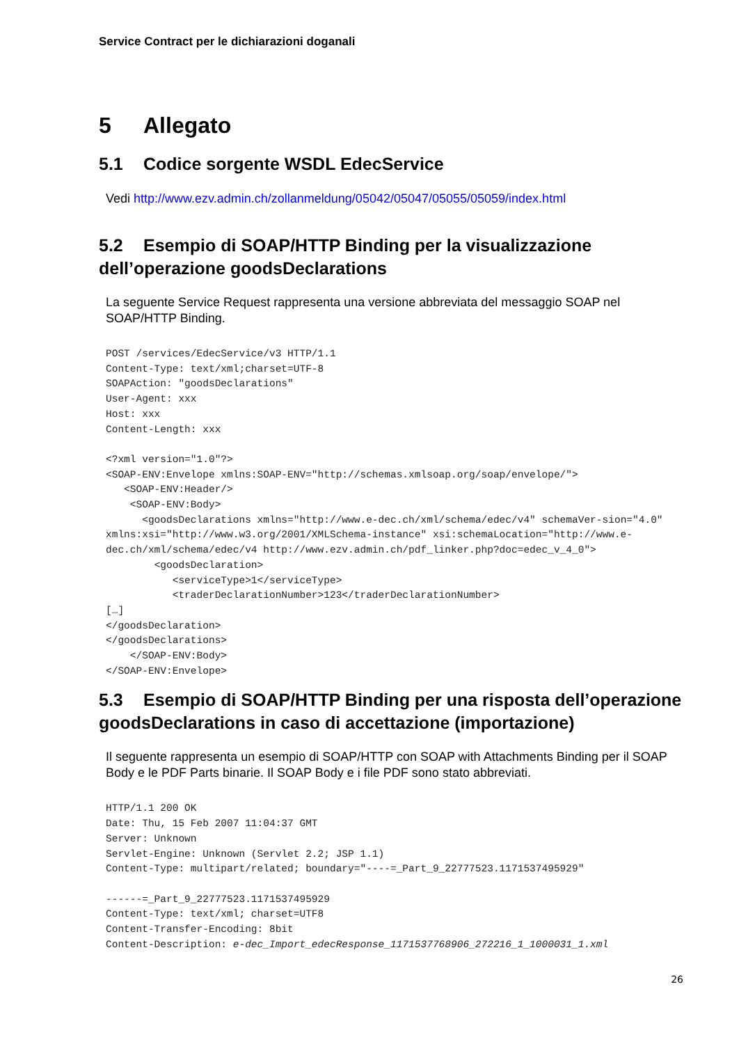Service Contract per le dichiarazioni doganali
5 Allegato
5.1 Codice sorgente WSDL EdecService
Vedi http://www.ezv.admin.ch/zollanmeldung/05042/05047/05055/05059/index.html
5.2 Esempio di SOAP/HTTP Binding per la visualizzazione dell’operazione goodsDeclarations
La seguente Service Request rappresenta una versione abbreviata del messaggio SOAP nel SOAP/HTTP Binding.
POST /services/EdecService/v3 HTTP/1.1
Content-Type: text/xml;charset=UTF-8
SOAPAction: "goodsDeclarations"
User-Agent: xxx
Host: xxx
Content-Length: xxx

<?xml version="1.0"?>
<SOAP-ENV:Envelope xmlns:SOAP-ENV="http://schemas.xmlsoap.org/soap/envelope/">
   <SOAP-ENV:Header/>
    <SOAP-ENV:Body>
      <goodsDeclarations xmlns="http://www.e-dec.ch/xml/schema/edec/v4" schemaVer-sion="4.0" xmlns:xsi="http://www.w3.org/2001/XMLSchema-instance" xsi:schemaLocation="http://www.e-dec.ch/xml/schema/edec/v4 http://www.ezv.admin.ch/pdf_linker.php?doc=edec_v_4_0">
        <goodsDeclaration>
           <serviceType>1</serviceType>
           <traderDeclarationNumber>123</traderDeclarationNumber>
[…]
</goodsDeclaration>
</goodsDeclarations>
    </SOAP-ENV:Body>
</SOAP-ENV:Envelope>
5.3 Esempio di SOAP/HTTP Binding per una risposta dell’operazione goodsDeclarations in caso di accettazione (importazione)
Il seguente rappresenta un esempio di SOAP/HTTP con SOAP with Attachments Binding per il SOAP Body e le PDF Parts binarie. Il SOAP Body e i file PDF sono stato abbreviati.
HTTP/1.1 200 OK
Date: Thu, 15 Feb 2007 11:04:37 GMT
Server: Unknown
Servlet-Engine: Unknown (Servlet 2.2; JSP 1.1)
Content-Type: multipart/related; boundary="----=_Part_9_22777523.1171537495929"

------=_Part_9_22777523.1171537495929
Content-Type: text/xml; charset=UTF8
Content-Transfer-Encoding: 8bit
Content-Description: e-dec_Import_edecResponse_1171537768906_272216_1_1000031_1.xml
26